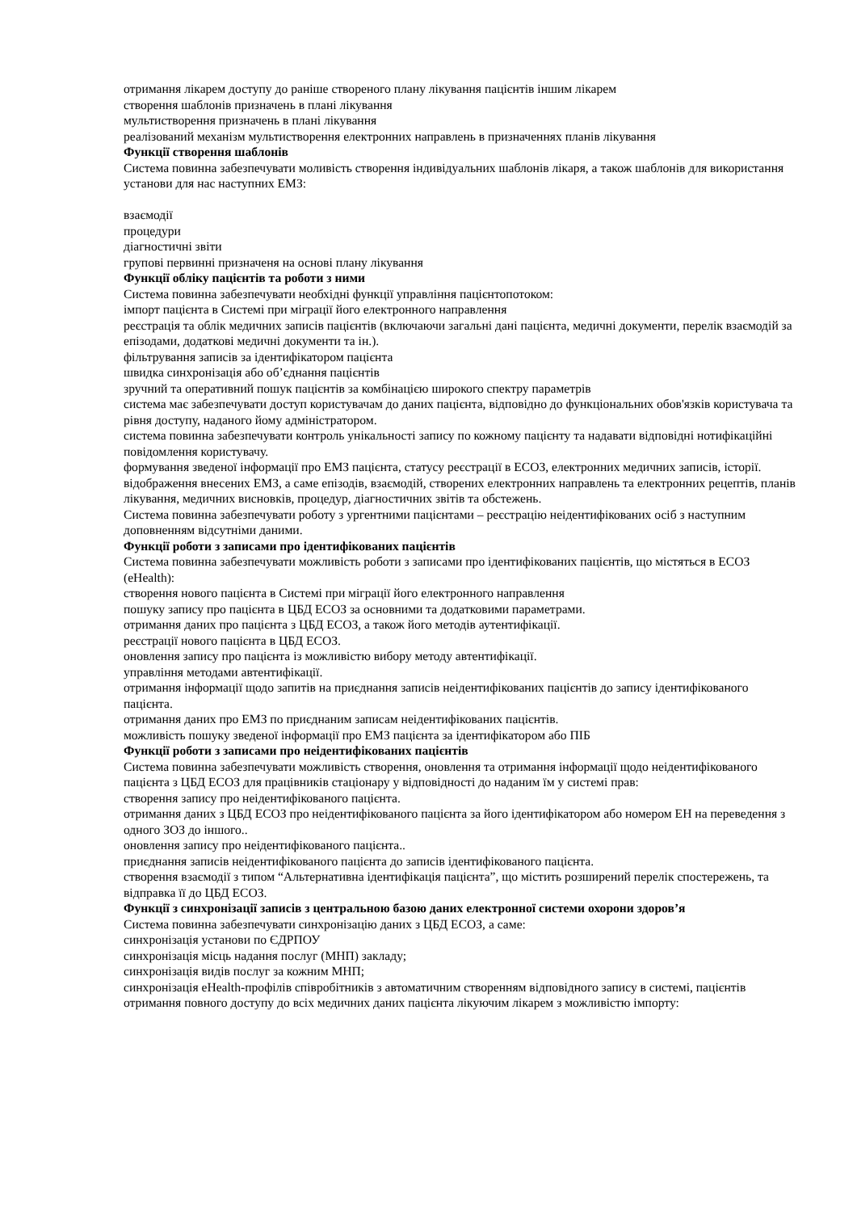отримання лікарем доступу до раніше створеного плану лікування пацієнтів іншим лікарем
створення шаблонів призначень в плані лікування
мультистворення призначень в плані лікування
реалізований механізм мультистворення електронних направлень в призначеннях планів лікування
Функції створення шаблонів
Система повинна забезпечувати моливість створення індивідуальних шаблонів лікаря, а також шаблонів для використання установи для нас наступних ЕМЗ:
взаємодії
процедури
діагностичні звіти
групові первинні призначеня на основі плану лікування
Функції обліку пацієнтів та роботи з ними
Система повинна забезпечувати необхідні функції управління пацієнтопотоком:
імпорт пацієнта в Системі при міграції його електронного направлення
реєстрація та облік медичних записів пацієнтів (включаючи загальні дані пацієнта, медичні документи, перелік взаємодій за епізодами, додаткові медичні документи та ін.).
фільтрування записів за ідентифікатором пацієнта
швидка синхронізація або об’єднання пацієнтів
зручний та оперативний пошук пацієнтів за комбінацією широкого спектру параметрів
система має забезпечувати доступ користувачам до даних пацієнта, відповідно до функціональних обов'язків користувача та рівня доступу, наданого йому адміністратором.
система повинна забезпечувати контроль унікальності запису по кожному пацієнту та надавати відповідні нотифікаційні повідомлення користувачу.
формування зведеної інформації про ЕМЗ пацієнта, статусу реєстрації в ЕСОЗ, електронних медичних записів, історії.
відображення внесених ЕМЗ, а саме епізодів, взаємодій, створених електронних направлень та електронних рецептів, планів лікування, медичних висновків, процедур, діагностичних звітів та обстежень.
Система повинна забезпечувати роботу з ургентними пацієнтами – реєстрацію неідентифікованих осіб з наступним доповненням відсутніми даними.
Функції роботи з записами про ідентифікованих пацієнтів
Система повинна забезпечувати можливість роботи з записами про ідентифікованих пацієнтів, що містяться в ЕСОЗ (eHealth):
створення нового пацієнта в Системі при міграції його електронного направлення
пошуку запису про пацієнта в ЦБД ЕСОЗ за основними та додатковими параметрами.
отримання даних про пацієнта з ЦБД ЕСОЗ, а також його методів аутентифікації.
реєстрації нового пацієнта в ЦБД ЕСОЗ.
оновлення запису про пацієнта із можливістю вибору методу автентифікації.
управління методами автентифікації.
отримання інформації щодо запитів на приєднання записів неідентифікованих пацієнтів до запису ідентифікованого пацієнта.
отримання даних про ЕМЗ по приєднаним записам неідентифікованих пацієнтів.
можливість пошуку зведеної інформації про ЕМЗ пацієнта за ідентифікатором або ПІБ
Функції роботи з записами про неідентифікованих пацієнтів
Система повинна забезпечувати можливість створення, оновлення та отримання інформації щодо неідентифікованого пацієнта з ЦБД ЕСОЗ для працівників стаціонару у відповідності до наданим їм у системі прав:
створення запису про неідентифікованого пацієнта.
отримання даних з ЦБД ЕСОЗ про неідентифікованого пацієнта за його ідентифікатором або номером ЕН на переведення з одного ЗОЗ до іншого..
оновлення запису про неідентифікованого пацієнта..
приєднання записів неідентифікованого пацієнта до записів ідентифікованого пацієнта.
створення взаємодії з типом “Альтернативна ідентифікація пацієнта”, що містить розширений перелік спостережень, та відправка її до ЦБД ЕСОЗ.
Функції з синхронізації записів з центральною базою даних електронної системи охорони здоров’я
Система повинна забезпечувати синхронізацію даних з ЦБД ЕСОЗ, а саме:
синхронізація установи по ЄДРПОУ
синхронізація місць надання послуг (МНП) закладу;
синхронізація видів послуг за кожним МНП;
синхронізація eHealth-профілів співробітників з автоматичним створенням відповідного запису в системі, пацієнтів
отримання повного доступу до всіх медичних даних пацієнта лікуючим лікарем з можливістю імпорту: